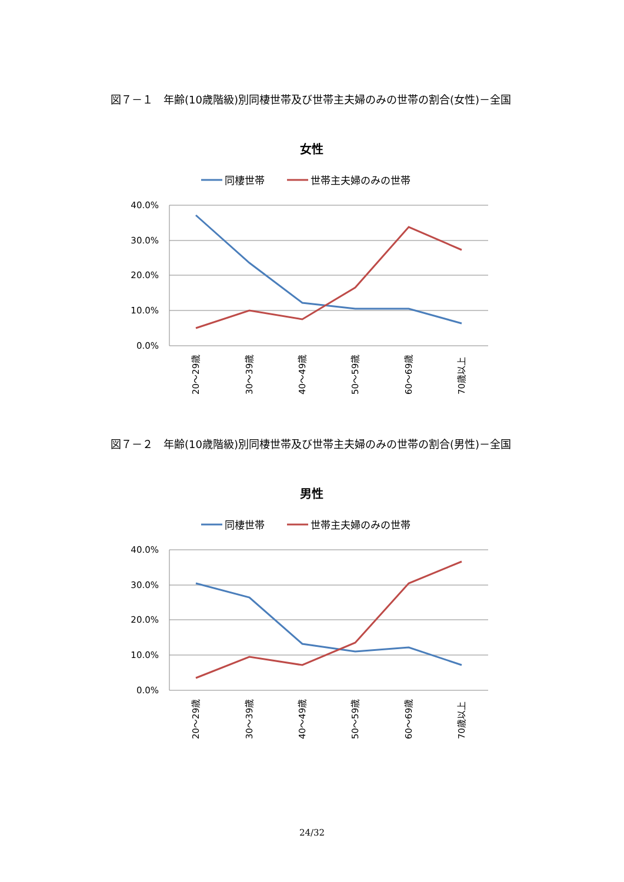図７－１　年齢(10歳階級)別同棲世帯及び世帯主夫婦のみの世帯の割合(女性)－全国
女性
同棲世帯
世帯主夫婦のみの世帯
40.0%
30.0%
20.0%
10.0%
0.0%
20～29歳
30～39歳
40～49歳
50～59歳
60～69歳
70歳以上
図７－２　年齢(10歳階級)別同棲世帯及び世帯主夫婦のみの世帯の割合(男性)－全国
男性
同棲世帯
世帯主夫婦のみの世帯
40.0%
30.0%
20.0%
10.0%
0.0%
20～29歳
30～39歳
40～49歳
50～59歳
60～69歳
70歳以上
24/32